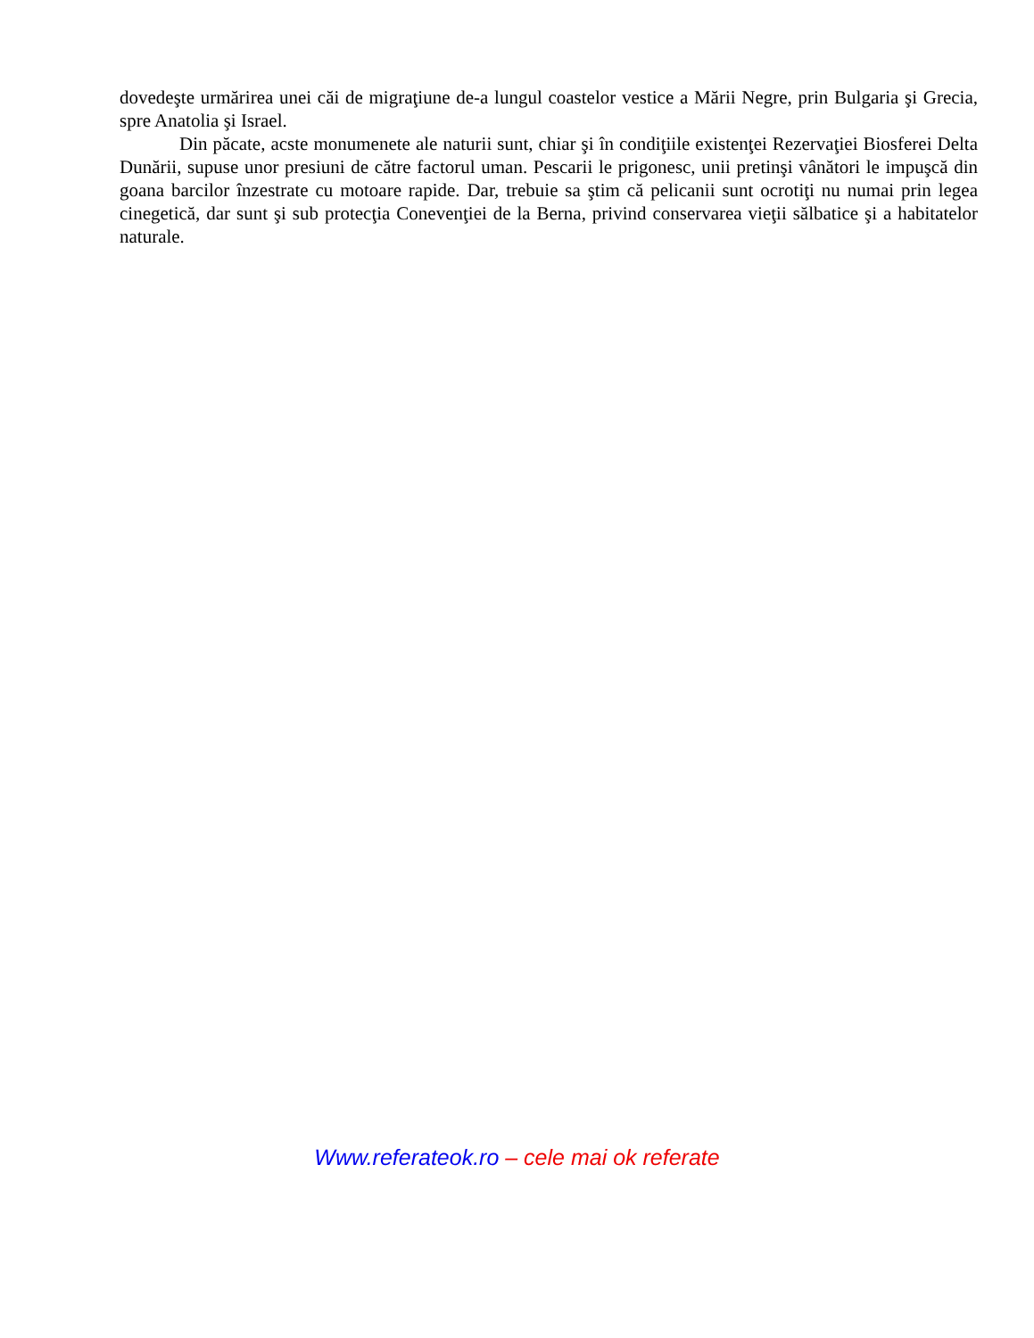dovedeşte urmărirea unei căi de migraţiune de-a lungul coastelor vestice a Mării Negre, prin Bulgaria şi Grecia, spre Anatolia şi Israel.
Din păcate, acste monumenete ale naturii sunt, chiar şi în condiţiile existenţei Rezervaţiei Biosferei Delta Dunării, supuse unor presiuni de către factorul uman. Pescarii le prigonesc, unii pretinşi vânători le impuşcă din goana barcilor înzestrate cu motoare rapide. Dar, trebuie sa ştim că pelicanii sunt ocrotiţi nu numai prin legea cinegetică, dar sunt şi sub protecţia Conevenţiei de la Berna, privind conservarea vieţii sălbatice şi a habitatelor naturale.
Www.referateok.ro – cele mai ok referate